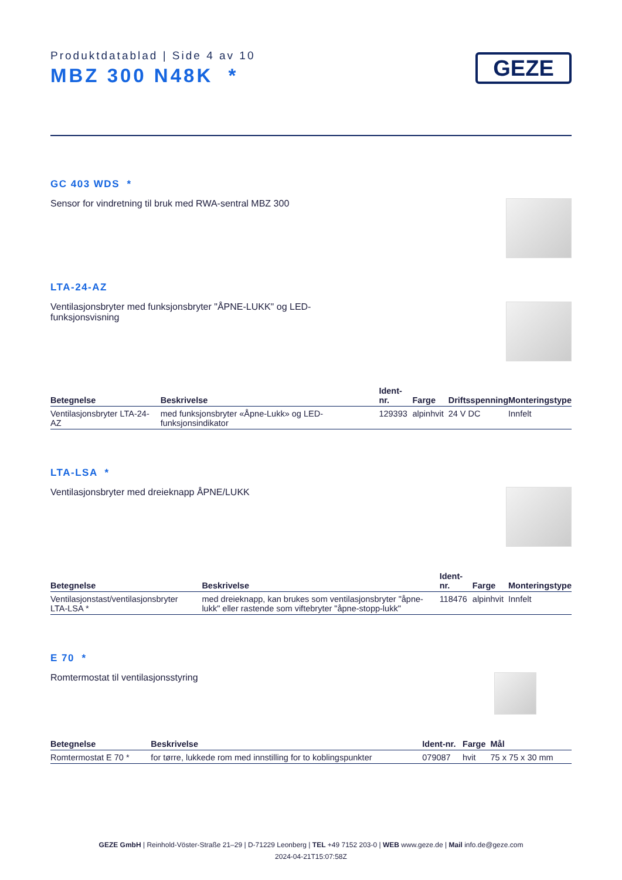Produktdatablad | Side 4 av 10
MBZ 300 N48K *
GEZE
GC 403 WDS *
Sensor for vindretning til bruk med RWA-sentral MBZ 300
LTA-24-AZ
Ventilasjonsbryter med funksjonsbryter "ÅPNE-LUKK" og LED-funksjonsvisning
| Betegnelse | Beskrivelse | Ident-nr. | Farge | Driftsspenning | Monteringstype |
| --- | --- | --- | --- | --- | --- |
| Ventilasjonsbryter LTA-24-AZ | med funksjonsbryter «Åpne-Lukk» og LED-funksjonsindikator | 129393 | alpinhvit | 24 V DC | Innfelt |
LTA-LSA *
Ventilasjonsbryter med dreieknapp ÅPNE/LUKK
| Betegnelse | Beskrivelse | Ident-nr. | Farge | Monteringstype |
| --- | --- | --- | --- | --- |
| Ventilasjonstast/ventilasjonsbryter LTA-LSA * | med dreieknapp, kan brukes som ventilasjonsbryter "åpne-lukk" eller rastende som viftebryter "åpne-stopp-lukk" | 118476 | alpinhvit | Innfelt |
E 70 *
Romtermostat til ventilasjonsstyring
| Betegnelse | Beskrivelse | Ident-nr. | Farge | Mål |
| --- | --- | --- | --- | --- |
| Romtermostat E 70 * | for tørre, lukkede rom med innstilling for to koblingspunkter | 079087 | hvit | 75 x 75 x 30 mm |
GEZE GmbH | Reinhold-Vöster-Straße 21–29 | D-71229 Leonberg | TEL +49 7152 203-0 | WEB www.geze.de | Mail info.de@geze.com
2024-04-21T15:07:58Z